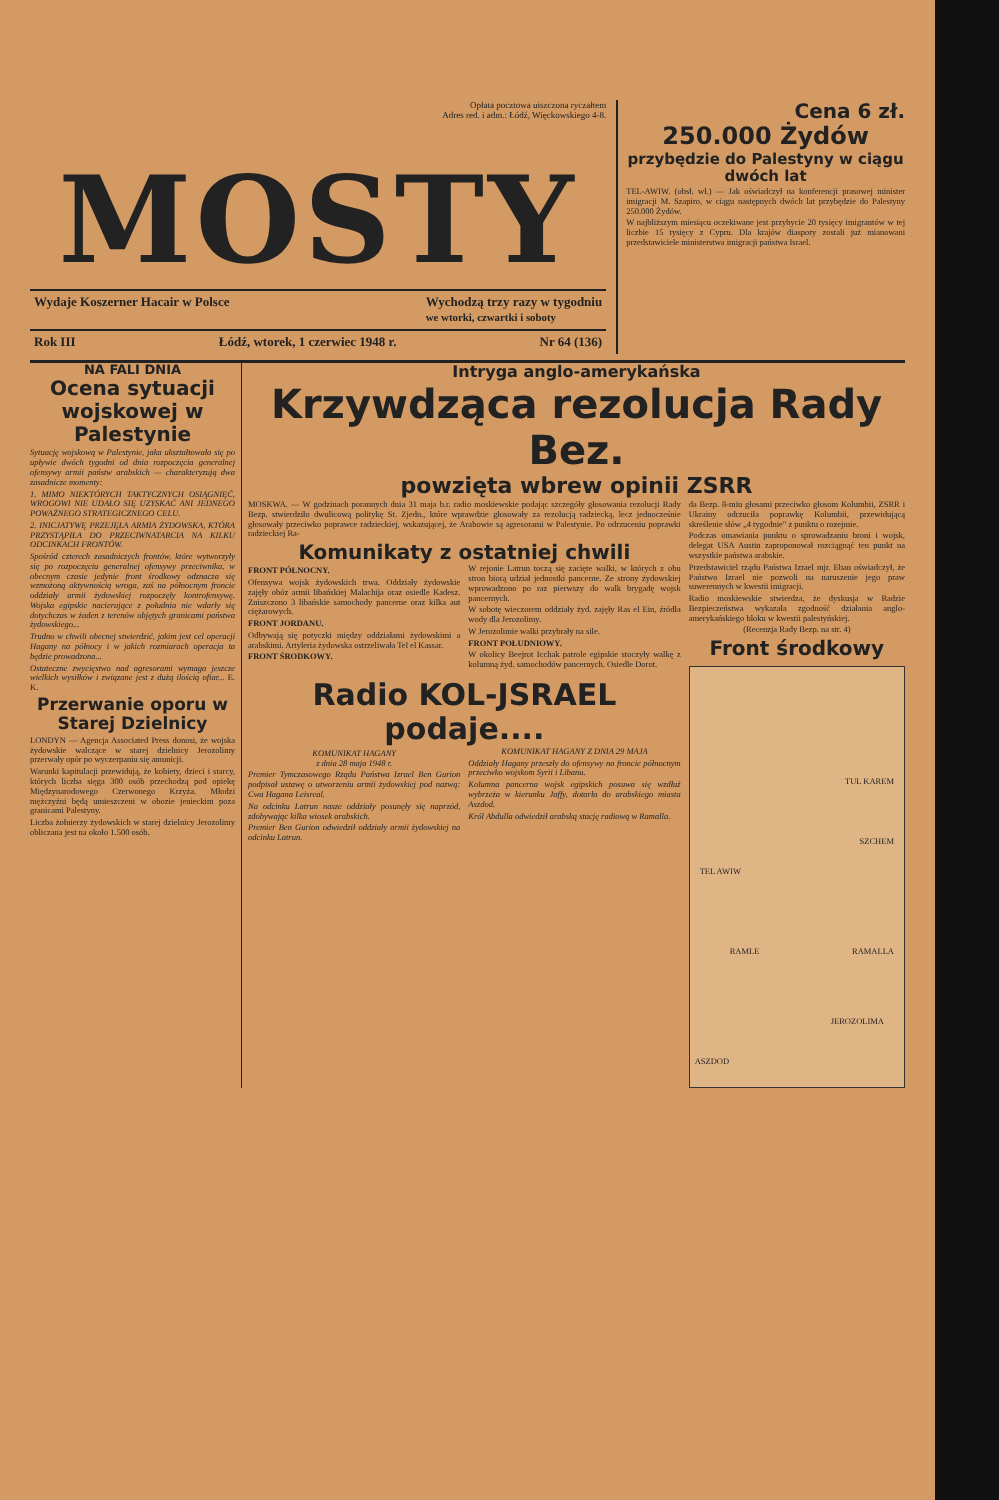Opłata pocztowa uiszczona ryczałtem
Adres red. i adm.: Łódź, Więckowskiego 4-8.
MOSTY
Wydaje Koszerner Hacair w Polsce Wychodzą trzy razy w tygodniu
we wtorki, czwartki i soboty
Rok III Łódź, wtorek, 1 czerwiec 1948 r. Nr 64 (136)
Cena 6 zł.
250.000 Żydów
przybędzie do Palestyny w ciągu dwóch lat
TEL-AWIW. (obsł. wł.) — Jak oświadczył na konferencji prasowej minister imigracji M. Szapiro, w ciągu następnych dwóch lat przybędzie do Palestyny 250.000 Żydów.
W najbliższym miesiącu oczekiwane jest przybycie 20 tysięcy imigrantów w tej liczbie 15 tysięcy z Cypru. Dla krajów diaspory zostali już mianowani przedstawiciele ministerstwa imigracji państwa Israel.
NA FALI DNIA
Ocena sytuacji wojskowej w Palestynie
Sytuację wojskową w Palestynie, jaka ukształtowała się po upływie dwóch tygodni od dnia rozpoczęcia generalnej ofensywy armii państw arabskich — charakteryzują dwa zasadnicze momenty:
1. MIMO NIEKTÓRYCH TAKTYCZNYCH OSIĄGNIĘĆ, WROGOWI NIE UDAŁO SIĘ UZYSKAĆ ANI JEDNEGO POWAŻNEGO STRATEGICZNEGO CELU.
2. INICJATYWĘ PRZEJĘŁA ARMIA ŻYDOWSKA, KTÓRA PRZYSTĄPIŁA DO PRZECIWNATARCIA NA KILKU ODCINKACH FRONTÓW.
Spośród czterech zasadniczych frontów, które wytworzyły się po rozpoczęciu generalnej ofensywy przeciwnika, w obecnym czasie jedynie front środkowy odznacza się wzmożoną aktywnością wroga, zaś na północnym froncie oddziały armii żydowskiej rozpoczęły kontrofensywę. Wojska egipskie nacierające z południa nie wdarły się dotychczas w żaden z terenów objętych granicami państwa żydowskiego...
Trudno w chwili obecnej stwierdzić, jakim jest cel operacji Hagany na północy i w jakich rozmiarach operacja ta będzie prowadzona...
Ostateczne zwycięstwo nad agresorami wymaga jeszcze wielkich wysiłków i związane jest z dużą ilością ofiar... E. K.
Przerwanie oporu w Starej Dzielnicy
LONDYN — Agencja Associated Press donosi, że wojska żydowskie walczące w starej dzielnicy Jerozolimy przerwały opór po wyczerpaniu się amunicji.
Warunki kapitulacji przewidują, że kobiety, dzieci i starcy, których liczba sięga 300 osób przechodzą pod opiekę Międzynarodowego Czerwonego Krzyża. Młodzi mężczyźni będą umieszczeni w obozie jenieckim poza granicami Palestyny.
Liczba żołnierzy żydowskich w starej dzielnicy Jerozolimy obliczana jest na około 1.500 osób.
Intryga anglo-amerykańska
Krzywdząca rezolucja Rady Bez.
powzięta wbrew opinii ZSRR
MOSKWA. — W godzinach porannych dnia 31 maja b.r. radio moskiewskie podając szczegóły głosowania rezolucji Rady Bezp. stwierdziło dwulicową politykę St. Zjedn., które wprawdzie głosowały za rezolucją radziecką, lecz jednocześnie głosowały przeciwko poprawce radzieckiej, wskazującej, że Arabowie są agresorami w Palestynie. Po odrzuceniu poprawki radzieckiej Ra-
Komunikaty z ostatniej chwili
FRONT PÓŁNOCNY.
Ofensywa wojsk żydowskich trwa. Oddziały żydowskie zajęły obóz armii libańskiej Malachija oraz osiedle Kadesz. Zniszczono 3 libańskie samochody pancerne oraz kilka aut ciężarowych.
FRONT JORDANU.
Odbywają się potyczki między oddziałami żydowskimi a arabskimi. Artyleria żydowska ostrzeliwała Tel el Kassar.
FRONT ŚRODKOWY.
W rejonie Latrun toczą się zacięte walki, w których z obu stron biorą udział jednostki pancerne. Ze strony żydowskiej wprowadzono po raz pierwszy do walk brygadę wojsk pancernych.
W sobotę wieczorem oddziały żyd. zajęły Ras el Ein, źródła wody dla Jerozolimy.
W Jerozolimie walki przybrały na sile.
FRONT POŁUDNIOWY.
W okolicy Beejrot Icchak patrole egipskie stoczyły walkę z kolumną żyd. samochodów pancernych. Osiedle Dorot.
Radio KOL-JSRAEL podaje....
KOMUNIKAT HAGANY
z dnia 28 maja 1948 r.
Premier Tymczasowego Rządu Państwa Izrael Ben Gurion podpisał ustawę o utworzeniu armii żydowskiej pod nazwą: Cwa Hagana Leisreal.
Na odcinku Latrun nasze oddziały posunęły się naprzód, zdobywając kilka wiosek arabskich.
Premier Ben Gurion odwiedził oddziały armii żydowskiej na odcinku Latrun.
KOMUNIKAT HAGANY Z DNIA 29 MAJA
Oddziały Hagany przeszły do ofensywy na froncie północnym przeciwko wojskom Syrii i Libanu.
Kolumna pancerna wojsk egipskich posuwa się wzdłuż wybrzeża w kierunku Jaffy, dotarła do arabskiego miasta Aszdod.
Król Abdulla odwiedził arabską stację radiową w Ramalla.
da Bezp. 8-miu głosami przeciwko głosom Kolumbii, ZSRR i Ukrainy odrzuciła poprawkę Kolumbii, przewidującą skreślenie słów „4 tygodnie" z punktu o rozejmie.
Podczas omawiania punktu o sprowadzaniu broni i wojsk, delegat USA Austin zaproponował rozciągnąć ten punkt na wszystkie państwa arabskie.
Przedstawiciel rządu Państwa Izrael mjr. Eban oświadczył, że Państwo Izrael nie pozwoli na naruszenie jego praw suwerennych w kwestii imigracji.
Radio moskiewskie stwierdza, że dyskusja w Radzie Bezpieczeństwa wykazała zgodność działania anglo-amerykańskiego bloku w kwestii palestyńskiej.
(Recenzja Rady Bezp. na str. 4)
Front środkowy
TEL AWIW
TUL KAREM
SZCHEM
RAMLE RAMALLA
JEROZOLIMA
ASZDOD